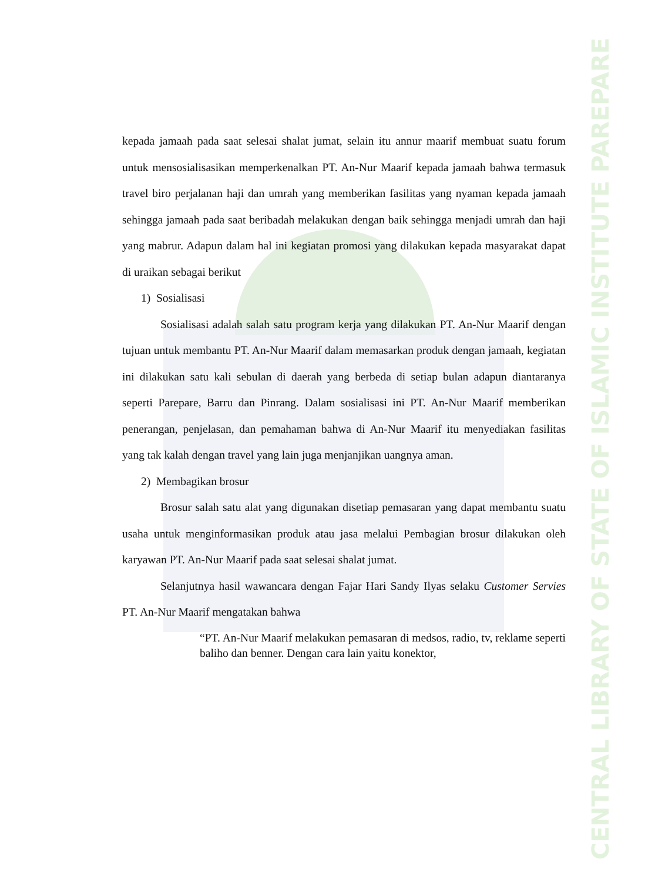CENTRAL LIBRARY OF STATE OF ISLAMIC INSTITUTE PAREPARE
kepada jamaah pada saat selesai shalat jumat, selain itu annur maarif membuat suatu forum untuk mensosialisasikan memperkenalkan PT. An-Nur Maarif kepada jamaah bahwa termasuk travel biro perjalanan haji dan umrah yang memberikan fasilitas yang nyaman kepada jamaah sehingga jamaah pada saat beribadah melakukan dengan baik sehingga menjadi umrah dan haji yang mabrur. Adapun dalam hal ini kegiatan promosi yang dilakukan kepada masyarakat dapat di uraikan sebagai berikut
1) Sosialisasi
Sosialisasi adalah salah satu program kerja yang dilakukan PT. An-Nur Maarif dengan tujuan untuk membantu PT. An-Nur Maarif dalam memasarkan produk dengan jamaah, kegiatan ini dilakukan satu kali sebulan di daerah yang berbeda di setiap bulan adapun diantaranya seperti Parepare, Barru dan Pinrang. Dalam sosialisasi ini PT. An-Nur Maarif memberikan penerangan, penjelasan, dan pemahaman bahwa di An-Nur Maarif itu menyediakan fasilitas yang tak kalah dengan travel yang lain juga menjanjikan uangnya aman.
2) Membagikan brosur
Brosur salah satu alat yang digunakan disetiap pemasaran yang dapat membantu suatu usaha untuk menginformasikan produk atau jasa melalui Pembagian brosur dilakukan oleh karyawan PT. An-Nur Maarif pada saat selesai shalat jumat.
Selanjutnya hasil wawancara dengan Fajar Hari Sandy Ilyas selaku Customer Servies PT. An-Nur Maarif mengatakan bahwa
“PT. An-Nur Maarif melakukan pemasaran di medsos, radio, tv, reklame seperti baliho dan benner. Dengan cara lain yaitu konektor,